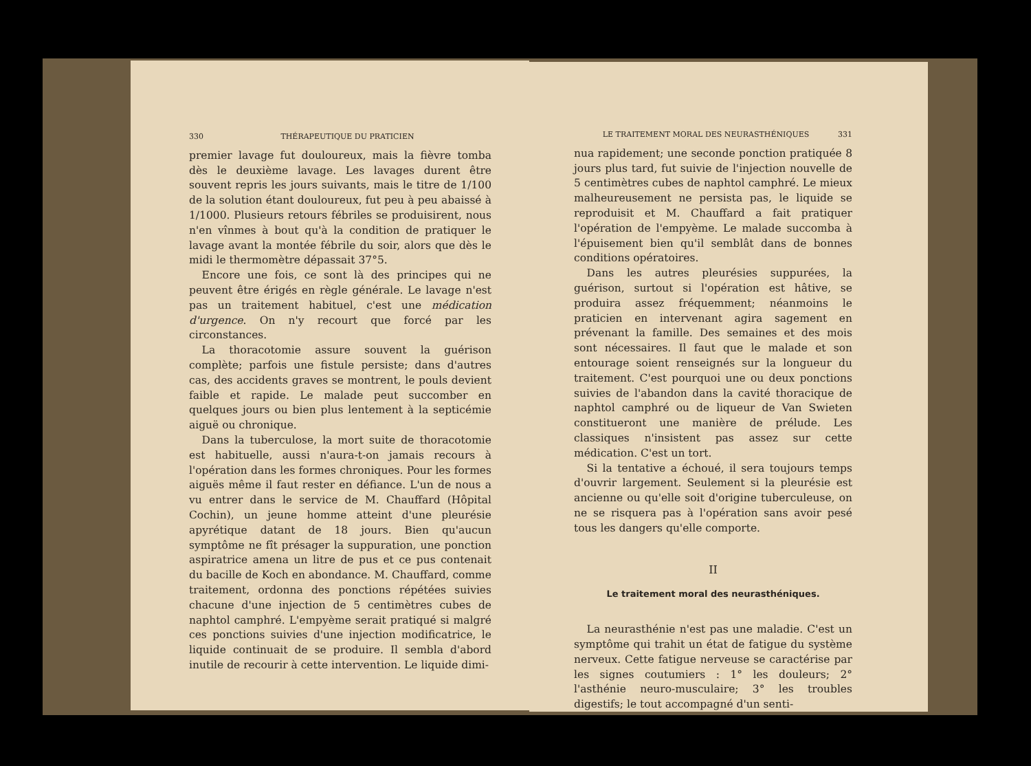330 THÉRAPEUTIQUE DU PRATICIEN
premier lavage fut douloureux, mais la fièvre tomba dès le deuxième lavage. Les lavages durent être souvent repris les jours suivants, mais le titre de 1/100 de la solution étant douloureux, fut peu à peu abaissé à 1/1000. Plusieurs retours fébriles se produisirent, nous n'en vînmes à bout qu'à la condition de pratiquer le lavage avant la montée fébrile du soir, alors que dès le midi le thermomètre dépassait 37°5.
Encore une fois, ce sont là des principes qui ne peuvent être érigés en règle générale. Le lavage n'est pas un traitement habituel, c'est une médication d'urgence. On n'y recourt que forcé par les circonstances.
La thoracotomie assure souvent la guérison complète; parfois une fistule persiste; dans d'autres cas, des accidents graves se montrent, le pouls devient faible et rapide. Le malade peut succomber en quelques jours ou bien plus lentement à la septicémie aiguë ou chronique.
Dans la tuberculose, la mort suite de thoracotomie est habituelle, aussi n'aura-t-on jamais recours à l'opération dans les formes chroniques. Pour les formes aiguës même il faut rester en défiance. L'un de nous a vu entrer dans le service de M. Chauffard (Hôpital Cochin), un jeune homme atteint d'une pleurésie apyrétique datant de 18 jours. Bien qu'aucun symptôme ne fît présager la suppuration, une ponction aspiratrice amena un litre de pus et ce pus contenait du bacille de Koch en abondance. M. Chauffard, comme traitement, ordonna des ponctions répétées suivies chacune d'une injection de 5 centimètres cubes de naphtol camphré. L'empyème serait pratiqué si malgré ces ponctions suivies d'une injection modificatrice, le liquide continuait de se produire. Il sembla d'abord inutile de recourir à cette intervention. Le liquide dimi-
LE TRAITEMENT MORAL DES NEURASTHÉNIQUES 331
nua rapidement; une seconde ponction pratiquée 8 jours plus tard, fut suivie de l'injection nouvelle de 5 centimètres cubes de naphtol camphré. Le mieux malheureusement ne persista pas, le liquide se reproduisit et M. Chauffard a fait pratiquer l'opération de l'empyème. Le malade succomba à l'épuisement bien qu'il semblât dans de bonnes conditions opératoires.
Dans les autres pleurésies suppurées, la guérison, surtout si l'opération est hâtive, se produira assez fréquemment; néanmoins le praticien en intervenant agira sagement en prévenant la famille. Des semaines et des mois sont nécessaires. Il faut que le malade et son entourage soient renseignés sur la longueur du traitement. C'est pourquoi une ou deux ponctions suivies de l'abandon dans la cavité thoracique de naphtol camphré ou de liqueur de Van Swieten constitueront une manière de prélude. Les classiques n'insistent pas assez sur cette médication. C'est un tort.
Si la tentative a échoué, il sera toujours temps d'ouvrir largement. Seulement si la pleurésie est ancienne ou qu'elle soit d'origine tuberculeuse, on ne se risquera pas à l'opération sans avoir pesé tous les dangers qu'elle comporte.
II
Le traitement moral des neurasthéniques.
La neurasthénie n'est pas une maladie. C'est un symptôme qui trahit un état de fatigue du système nerveux. Cette fatigue nerveuse se caractérise par les signes coutumiers : 1° les douleurs; 2° l'asthénie neuro-musculaire; 3° les troubles digestifs; le tout accompagné d'un senti-